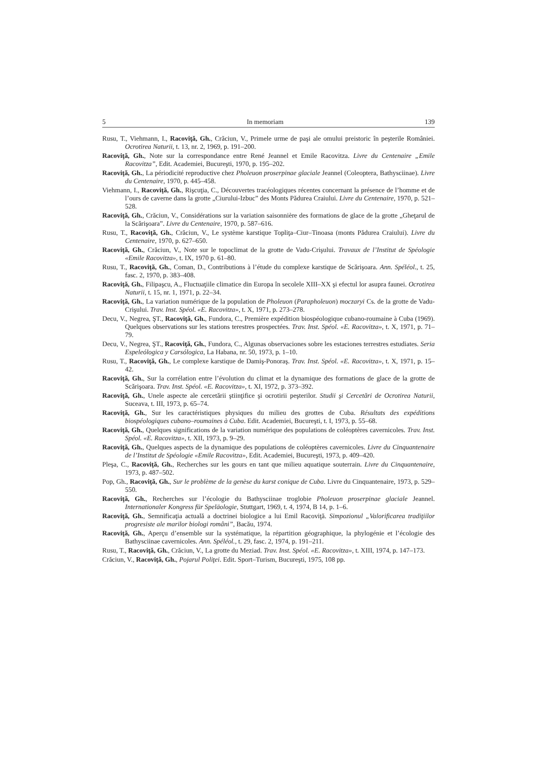5 In memoriam 139
Rusu, T., Viehmann, I., Racoviţă, Gh., Crăciun, V., Primele urme de paşi ale omului preistoric în peşterile României. Ocrotirea Naturii, t. 13, nr. 2, 1969, p. 191–200.
Racoviţă, Gh., Note sur la correspondance entre René Jeannel et Emile Racovitza. Livre du Centenaire „Emile Racovitza”, Edit. Academiei, Bucureşti, 1970, p. 195–202.
Racoviţă, Gh., La périodicité reproductive chez Pholeuon proserpinae glaciale Jeannel (Coleoptera, Bathysciinae). Livre du Centenaire, 1970, p. 445–458.
Viehmann, I., Racoviţă, Gh., Rişcuţia, C., Découvertes tracéologiques récentes concernant la présence de l’homme et de l’ours de caverne dans la grotte „Ciurului-Izbuc” des Monts Pădurea Craiului. Livre du Centenaire, 1970, p. 521–528.
Racoviţă, Gh., Crăciun, V., Considérations sur la variation saisonnière des formations de glace de la grotte „Gheţarul de la Scărişoara”. Livre du Centenaire, 1970, p. 587–616.
Rusu, T., Racoviţă, Gh., Crăciun, V., Le système karstique Topliţa–Ciur–Tinoasa (monts Pădurea Craiului). Livre du Centenaire, 1970, p. 627–650.
Racoviţă, Gh., Crăciun, V., Note sur le topoclimat de la grotte de Vadu-Crişului. Travaux de l’Institut de Spéologie «Emile Racovitza», t. IX, 1970 p. 61–80.
Rusu, T., Racoviţă, Gh., Coman, D., Contributions à l’étude du complexe karstique de Scărişoara. Ann. Spéléol., t. 25, fasc. 2, 1970, p. 383–408.
Racoviţă, Gh., Filipaşcu, A., Fluctuaţiile climatice din Europa în secolele XIII–XX şi efectul lor asupra faunei. Ocrotirea Naturii, t. 15, nr. 1, 1971, p. 22–34.
Racoviţă, Gh., La variation numérique de la population de Pholeuon (Parapholeuon) moczaryi Cs. de la grotte de Vadu-Crişului. Trav. Inst. Spéol. «E. Racovitza», t. X, 1971, p. 273–278.
Decu, V., Negrea, ŞT., Racoviţă, Gh., Fundora, C., Première expédition biospéologique cubano-roumaine à Cuba (1969). Quelques observations sur les stations terestres prospectées. Trav. Inst. Spéol. «E. Racovitza», t. X, 1971, p. 71–79.
Decu, V., Negrea, ŞT., Racoviţă, Gh., Fundora, C., Algunas observaciones sobre les estaciones terrestres estudiates. Seria Espeleólogica y Carsólogica, La Habana, nr. 50, 1973, p. 1–10.
Rusu, T., Racoviţă, Gh., Le complexe karstique de Damiş-Ponoraş. Trav. Inst. Spéol. «E. Racovitza», t. X, 1971, p. 15–42.
Racoviţă, Gh., Sur la corrélation entre l’évolution du climat et la dynamique des formations de glace de la grotte de Scărişoara. Trav. Inst. Spéol. «E. Racovitza», t. XI, 1972, p. 373–392.
Racoviţă, Gh., Unele aspecte ale cercetării ştiinţifice şi ocrotirii peşterilor. Studii şi Cercetări de Ocrotirea Naturii, Suceava, t. III, 1973, p. 65–74.
Racoviţă, Gh., Sur les caractéristiques physiques du milieu des grottes de Cuba. Résultats des expéditions biospéologiques cubano–roumaines à Cuba. Edit. Academiei, Bucureşti, t. I, 1973, p. 55–68.
Racoviţă, Gh., Quelques significations de la variation numérique des populations de coléoptères cavernicoles. Trav. Inst. Spéol. «E. Racovitza», t. XII, 1973, p. 9–29.
Racoviţă, Gh., Quelques aspects de la dynamique des populations de coléoptères cavernicoles. Livre du Cinquantenaire de l’Institut de Spéologie «Emile Racovitza», Edit. Academiei, Bucureşti, 1973, p. 409–420.
Pleşa, C., Racoviţă, Gh., Recherches sur les gours en tant que milieu aquatique souterrain. Livre du Cinquantenaire, 1973, p. 487–502.
Pop, Gh., Racoviţă, Gh., Sur le problème de la genèse du karst conique de Cuba. Livre du Cinquantenaire, 1973, p. 529–550.
Racoviţă, Gh., Recherches sur l’écologie du Bathysciinae troglobie Pholeuon proserpinae glaciale Jeannel. Internationaler Kongress für Speläologie, Stuttgart, 1969, t. 4, 1974, B 14, p. 1–6.
Racoviţă, Gh., Semnificaţia actuală a doctrinei biologice a lui Emil Racoviţă. Simpozionul „Valorificarea tradiţiilor progresiste ale marilor biologi români”, Bacău, 1974.
Racoviţă, Gh., Aperçu d’ensemble sur la systématique, la répartition géographique, la phylogénie et l’écologie des Bathysciinae cavernicoles. Ann. Spéléol., t. 29, fasc. 2, 1974, p. 191–211.
Rusu, T., Racoviţă, Gh., Crăciun, V., La grotte du Meziad. Trav. Inst. Spéol. «E. Racovitza», t. XIII, 1974, p. 147–173.
Crăciun, V., Racoviţă, Gh., Pojarul Poliţei. Edit. Sport–Turism, Bucureşti, 1975, 108 pp.